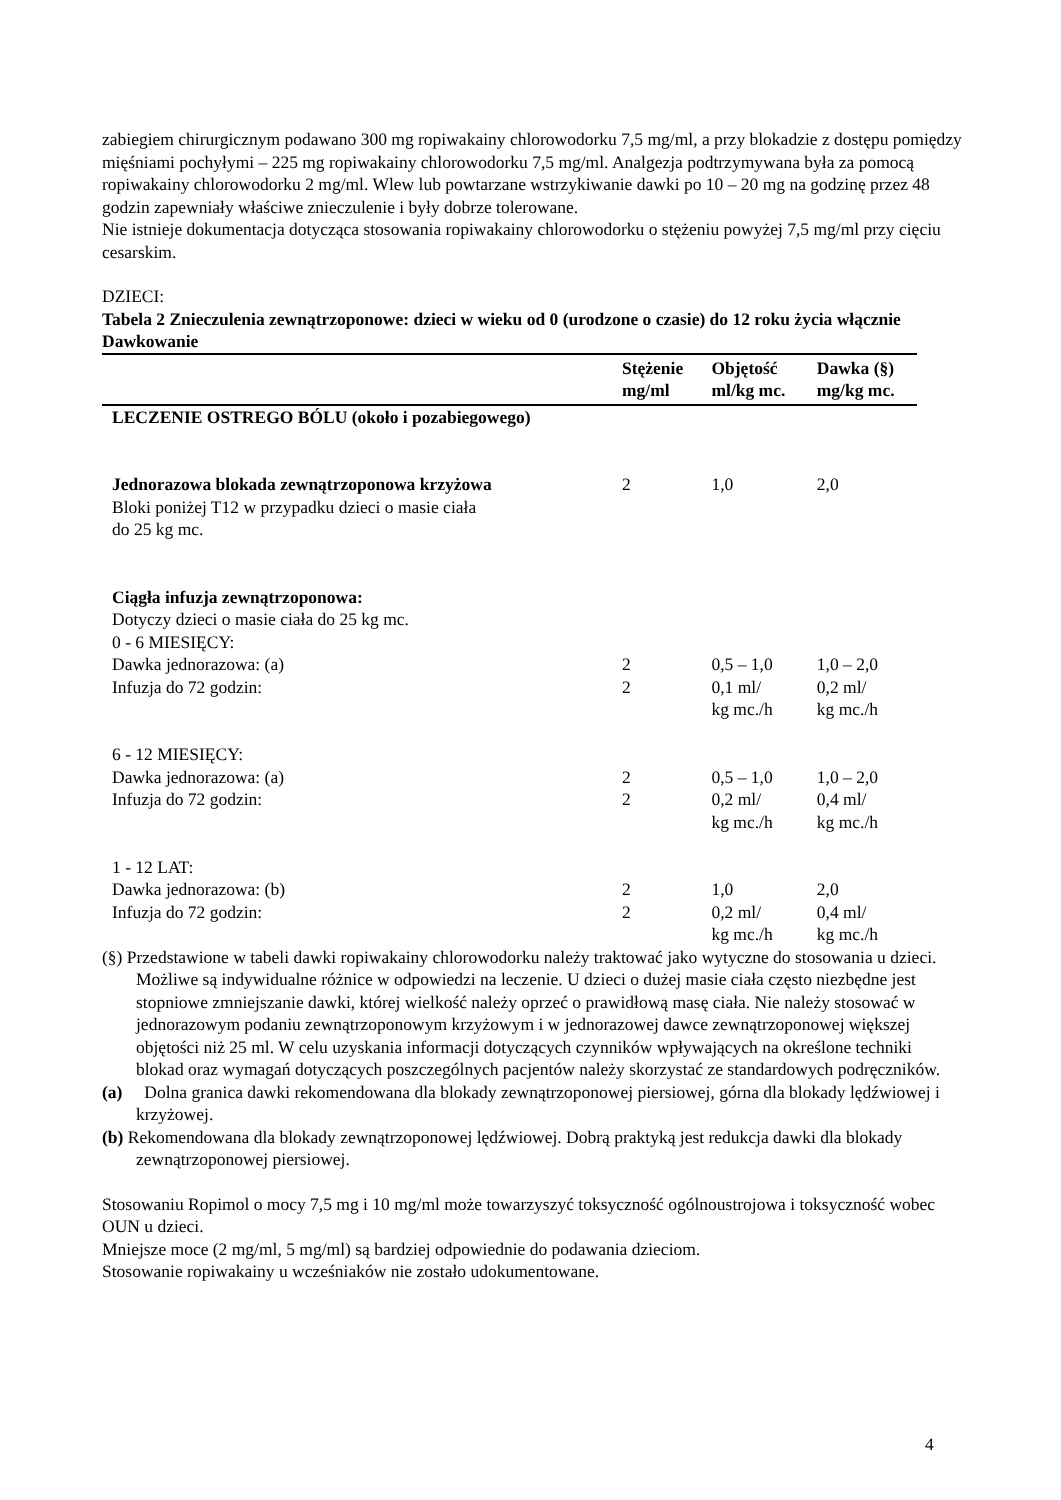zabiegiem chirurgicznym podawano 300 mg ropiwakainy chlorowodorku 7,5 mg/ml, a przy blokadzie z dostępu pomiędzy mięśniami pochyłymi – 225 mg ropiwakainy chlorowodorku 7,5 mg/ml. Analgezja podtrzymywana była za pomocą ropiwakainy chlorowodorku 2 mg/ml. Wlew lub powtarzane wstrzykiwanie dawki po 10 – 20 mg na godzinę przez 48 godzin zapewniały właściwe znieczulenie i były dobrze tolerowane.
Nie istnieje dokumentacja dotycząca stosowania ropiwakainy chlorowodorku o stężeniu powyżej 7,5 mg/ml przy cięciu cesarskim.
DZIECI:
Tabela 2 Znieczulenia zewnątrzoponowe: dzieci w wieku od 0 (urodzone o czasie) do 12 roku życia włącznie
Dawkowanie
| | Stężenie mg/ml | Objętość ml/kg mc. | Dawka (§) mg/kg mc. |
| --- | --- | --- | --- |
| LECZENIE OSTREGO BÓLU (około i pozabiegowego) | | | |
| Jednorazowa blokada zewnątrzoponowa krzyżowa Bloki poniżej T12 w przypadku dzieci o masie ciała do 25 kg mc. | 2 | 1,0 | 2,0 |
| Ciągła infuzja zewnątrzoponowa: Dotyczy dzieci o masie ciała do 25 kg mc. 0 - 6 MIESIĘCY: | | | |
| Dawka jednorazowa: (a) | 2 | 0,5 – 1,0 | 1,0 – 2,0 |
| Infuzja do 72 godzin: | 2 | 0,1 ml/ kg mc./h | 0,2 ml/ kg mc./h |
| 6 - 12 MIESIĘCY: | | | |
| Dawka jednorazowa: (a) | 2 | 0,5 – 1,0 | 1,0 – 2,0 |
| Infuzja do 72 godzin: | 2 | 0,2 ml/ kg mc./h | 0,4 ml/ kg mc./h |
| 1 - 12 LAT: | | | |
| Dawka jednorazowa: (b) | 2 | 1,0 | 2,0 |
| Infuzja do 72 godzin: | 2 | 0,2 ml/ kg mc./h | 0,4 ml/ kg mc./h |
(§) Przedstawione w tabeli dawki ropiwakainy chlorowodorku należy traktować jako wytyczne do stosowania u dzieci. Możliwe są indywidualne różnice w odpowiedzi na leczenie. U dzieci o dużej masie ciała często niezbędne jest stopniowe zmniejszanie dawki, której wielkość należy oprzeć o prawidłową masę ciała. Nie należy stosować w jednorazowym podaniu zewnątrzoponowym krzyżowym i w jednorazowej dawce zewnątrzoponowej większej objętości niż 25 ml. W celu uzyskania informacji dotyczących czynników wpływających na określone techniki blokad oraz wymagań dotyczących poszczególnych pacjentów należy skorzystać ze standardowych podręczników.
(a) Dolna granica dawki rekomendowana dla blokady zewnątrzoponowej piersiowej, górna dla blokady lędźwiowej i krzyżowej.
(b) Rekomendowana dla blokady zewnątrzoponowej lędźwiowej. Dobrą praktyką jest redukcja dawki dla blokady zewnątrzoponowej piersiowej.
Stosowaniu Ropimol o mocy 7,5 mg i 10 mg/ml może towarzyszyć toksyczność ogólnoustrojowa i toksyczność wobec OUN u dzieci.
Mniejsze moce (2 mg/ml, 5 mg/ml) są bardziej odpowiednie do podawania dzieciom.
Stosowanie ropiwakainy u wcześniaków nie zostało udokumentowane.
4